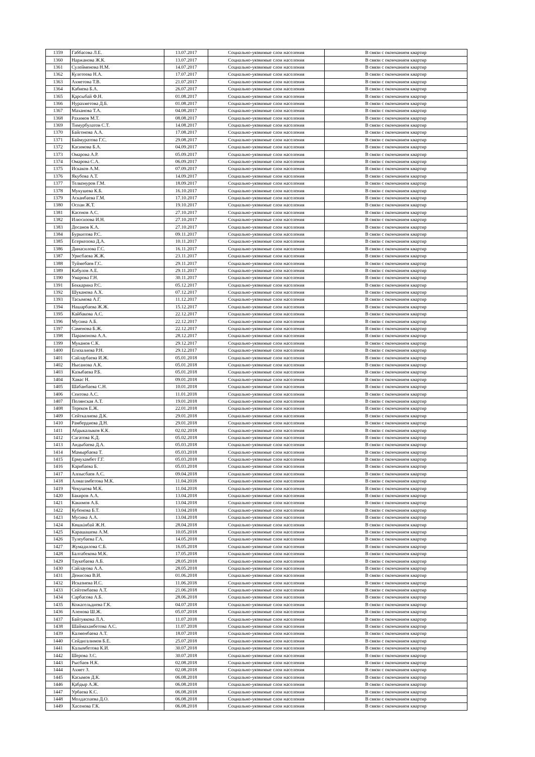| 1359 | Габбасова Л.Е. | 13.07.2017 | Социально-уязвимые слои населения | В связи с окончанием квартир |
| 1360 | Наржанова Ж.К. | 13.07.2017 | Социально-уязвимые слои населения | В связи с окончанием квартир |
| 1361 | Сулейменова Н.М. | 14.07.2017 | Социально-уязвимые слои населения | В связи с окончанием квартир |
| 1362 | Кулетеева Н.А. | 17.07.2017 | Социально-уязвимые слои населения | В связи с окончанием квартир |
| 1363 | Ахметова Т.В. | 21.07.2017 | Социально-уязвимые слои населения | В связи с окончанием квартир |
| 1364 | Кабиева Б.А. | 26.07.2017 | Социально-уязвимые слои населения | В связи с окончанием квартир |
| 1365 | Қарсыбай Ф.Н. | 01.08.2017 | Социально-уязвимые слои населения | В связи с окончанием квартир |
| 1366 | Нурахметова Д.Б. | 01.08.2017 | Социально-уязвимые слои населения | В связи с окончанием квартир |
| 1367 | Маханова Т.А. | 04.08.2017 | Социально-уязвимые слои населения | В связи с окончанием квартир |
| 1368 | Рахимов М.Т. | 08.08.2017 | Социально-уязвимые слои населения | В связи с окончанием квартир |
| 1369 | Тимурбулатов С.Т. | 14.08.2017 | Социально-уязвимые слои населения | В связи с окончанием квартир |
| 1370 | Байгонова А.А. | 17.08.2017 | Социально-уязвимые слои населения | В связи с окончанием квартир |
| 1371 | Баймуратова Г.С. | 29.08.2017 | Социально-уязвимые слои населения | В связи с окончанием квартир |
| 1372 | Касимова Б.А. | 04.09.2017 | Социально-уязвимые слои населения | В связи с окончанием квартир |
| 1373 | Омарова А.Р. | 05.09.2017 | Социально-уязвимые слои населения | В связи с окончанием квартир |
| 1374 | Омарова С.А. | 06.09.2017 | Социально-уязвимые слои населения | В связи с окончанием квартир |
| 1375 | Искаков А.М. | 07.09.2017 | Социально-уязвимые слои населения | В связи с окончанием квартир |
| 1376 | Якубова А.Т. | 14.09.2017 | Социально-уязвимые слои населения | В связи с окончанием квартир |
| 1377 | Телконуров Г.М. | 18.09.2017 | Социально-уязвимые слои населения | В связи с окончанием квартир |
| 1378 | Мукушева К.Б. | 16.10.2017 | Социально-уязвимые слои населения | В связи с окончанием квартир |
| 1379 | Асканбаева Г.М. | 17.10.2017 | Социально-уязвимые слои населения | В связи с окончанием квартир |
| 1380 | Оспан Ж.Т. | 19.10.2017 | Социально-уязвимые слои населения | В связи с окончанием квартир |
| 1381 | Касенов А.С. | 27.10.2017 | Социально-уязвимые слои населения | В связи с окончанием квартир |
| 1382 | Илюсизова И.Н. | 27.10.2017 | Социально-уязвимые слои населения | В связи с окончанием квартир |
| 1383 | Досанов К.А. | 27.10.2017 | Социально-уязвимые слои населения | В связи с окончанием квартир |
| 1384 | Буркитова Р.С. | 09.11.2017 | Социально-уязвимые слои населения | В связи с окончанием квартир |
| 1385 | Есеркепова Д.А. | 10.11.2017 | Социально-уязвимые слои населения | В связи с окончанием квартир |
| 1386 | Динасилова Г.С. | 16.11.2017 | Социально-уязвимые слои населения | В связи с окончанием квартир |
| 1387 | Урисбаева Ж.Ж. | 23.11.2017 | Социально-уязвимые слои населения | В связи с окончанием квартир |
| 1388 | Туймебаев Г.С. | 29.11.2017 | Социально-уязвимые слои населения | В связи с окончанием квартир |
| 1389 | Кабулов А.Е. | 29.11.2017 | Социально-уязвимые слои населения | В связи с окончанием квартир |
| 1390 | Умарова Г.Н. | 30.11.2017 | Социально-уязвимые слои населения | В связи с окончанием квартир |
| 1391 | Беккарина Р.С. | 05.12.2017 | Социально-уязвимые слои населения | В связи с окончанием квартир |
| 1392 | Шуканова А.Х. | 07.12.2017 | Социально-уязвимые слои населения | В связи с окончанием квартир |
| 1393 | Тасымова А.Г. | 11.12.2017 | Социально-уязвимые слои населения | В связи с окончанием квартир |
| 1394 | Нашарбаева Ж.Ж. | 15.12.2017 | Социально-уязвимые слои населения | В связи с окончанием квартир |
| 1395 | Кайбакова А.С. | 22.12.2017 | Социально-уязвимые слои населения | В связи с окончанием квартир |
| 1396 | Мусина А.Б. | 22.12.2017 | Социально-уязвимые слои населения | В связи с окончанием квартир |
| 1397 | Саменова Б.Ж. | 22.12.2017 | Социально-уязвимые слои населения | В связи с окончанием квартир |
| 1398 | Парамонова А.А. | 28.12.2017 | Социально-уязвимые слои населения | В связи с окончанием квартир |
| 1399 | Муканов С.К. | 29.12.2017 | Социально-уязвимые слои населения | В связи с окончанием квартир |
| 1400 | Егизалиева Р.Н. | 29.12.2017 | Социально-уязвимые слои населения | В связи с окончанием квартир |
| 1401 | Сайлаубаева И.Ж. | 05.01.2018 | Социально-уязвимые слои населения | В связи с окончанием квартир |
| 1402 | Нысанова А.К. | 05.01.2018 | Социально-уязвимые слои населения | В связи с окончанием квартир |
| 1403 | Казыбаева Р.Б. | 05.01.2018 | Социально-уязвимые слои населения | В связи с окончанием квартир |
| 1404 | Хавас Н. | 09.01.2018 | Социально-уязвимые слои населения | В связи с окончанием квартир |
| 1405 | Шабанбаева С.Н. | 10.01.2018 | Социально-уязвимые слои населения | В связи с окончанием квартир |
| 1406 | Сеитова А.С. | 11.01.2018 | Социально-уязвимые слои населения | В связи с окончанием квартир |
| 1407 | Полянская А.Т. | 19.01.2018 | Социально-уязвимые слои населения | В связи с окончанием квартир |
| 1408 | Тереков Е.Ж. | 22.01.2018 | Социально-уязвимые слои населения | В связи с окончанием квартир |
| 1409 | Сейткалиева Д.К. | 29.01.2018 | Социально-уязвимые слои населения | В связи с окончанием квартир |
| 1410 | Рамбердиева Д.Н. | 29.01.2018 | Социально-уязвимые слои населения | В связи с окончанием квартир |
| 1411 | Абдыкалыков К.К. | 02.02.2018 | Социально-уязвимые слои населения | В связи с окончанием квартир |
| 1412 | Сагатова К.Д. | 05.02.2018 | Социально-уязвимые слои населения | В связи с окончанием квартир |
| 1413 | Андыбаева Д.А. | 05.03.2018 | Социально-уязвимые слои населения | В связи с окончанием квартир |
| 1414 | Мамырбаева Т. | 05.03.2018 | Социально-уязвимые слои населения | В связи с окончанием квартир |
| 1415 | Ермухамбет Г.Г. | 05.03.2018 | Социально-уязвимые слои населения | В связи с окончанием квартир |
| 1416 | Карибаева Б. | 05.03.2018 | Социально-уязвимые слои населения | В связи с окончанием квартир |
| 1417 | Алпысбаев А.С. | 09.04.2018 | Социально-уязвимые слои населения | В связи с окончанием квартир |
| 1418 | Алмагамбетова М.К. | 11.04.2018 | Социально-уязвимые слои населения | В связи с окончанием квартир |
| 1419 | Чекушева М.К. | 11.04.2018 | Социально-уязвимые слои населения | В связи с окончанием квартир |
| 1420 | Бакиров А.А. | 13.04.2018 | Социально-уязвимые слои населения | В связи с окончанием квартир |
| 1421 | Какимов А.Б. | 13.04.2018 | Социально-уязвимые слои населения | В связи с окончанием квартир |
| 1422 | Кубенова Б.Т. | 13.04.2018 | Социально-уязвимые слои населения | В связи с окончанием квартир |
| 1423 | Мусина А.А. | 13.04.2018 | Социально-уязвимые слои населения | В связи с окончанием квартир |
| 1424 | Көшкінбай Ж.Н. | 28.04.2018 | Социально-уязвимые слои населения | В связи с окончанием квартир |
| 1425 | Карашашева А.М. | 10.05.2018 | Социально-уязвимые слои населения | В связи с окончанием квартир |
| 1426 | Тулеубаева Г.А. | 14.05.2018 | Социально-уязвимые слои населения | В связи с окончанием квартир |
| 1427 | Жумадилова С.Б. | 16.05.2018 | Социально-уязвимые слои населения | В связи с окончанием квартир |
| 1428 | Балтабекова М.К. | 17.05.2018 | Социально-уязвимые слои населения | В связи с окончанием квартир |
| 1429 | Таукебаева А.Б. | 28.05.2018 | Социально-уязвимые слои населения | В связи с окончанием квартир |
| 1430 | Сайлауова А.А. | 28.05.2018 | Социально-уязвимые слои населения | В связи с окончанием квартир |
| 1431 | Денисова В.И. | 01.06.2018 | Социально-уязвимые слои населения | В связи с окончанием квартир |
| 1432 | Исказиева И.С. | 11.06.2018 | Социально-уязвимые слои населения | В связи с окончанием квартир |
| 1433 | Сейтембаева А.Т. | 21.06.2018 | Социально-уязвимые слои населения | В связи с окончанием квартир |
| 1434 | Сарбасова А.Б. | 28.06.2018 | Социально-уязвимые слои населения | В связи с окончанием квартир |
| 1435 | Кожагельдиева Г.К. | 04.07.2018 | Социально-уязвимые слои населения | В связи с окончанием квартир |
| 1436 | Аленова Ш.Ж. | 05.07.2018 | Социально-уязвимые слои населения | В связи с окончанием квартир |
| 1437 | Байтуякова Л.А. | 11.07.2018 | Социально-уязвимые слои населения | В связи с окончанием квартир |
| 1438 | Шаймаханбетова А.С. | 11.07.2018 | Социально-уязвимые слои населения | В связи с окончанием квартир |
| 1439 | Калменбаева А.Т. | 18.07.2018 | Социально-уязвимые слои населения | В связи с окончанием квартир |
| 1440 | Сейдигалимов Б.Е. | 25.07.2018 | Социально-уязвимые слои населения | В связи с окончанием квартир |
| 1441 | Калымбетова К.И. | 30.07.2018 | Социально-уязвимые слои населения | В связи с окончанием квартир |
| 1442 | Шерова З.С. | 30.07.2018 | Социально-уязвимые слои населения | В связи с окончанием квартир |
| 1443 | Рысбаев Н.К. | 02.08.2018 | Социально-уязвимые слои населения | В связи с окончанием квартир |
| 1444 | Ахмет З. | 02.08.2018 | Социально-уязвимые слои населения | В связи с окончанием квартир |
| 1445 | Касымов Д.К. | 06.08.2018 | Социально-уязвимые слои населения | В связи с окончанием квартир |
| 1446 | Қабдыр А.Ж. | 06.08.2018 | Социально-уязвимые слои населения | В связи с окончанием квартир |
| 1447 | Урбаева К.С. | 06.08.2018 | Социально-уязвимые слои населения | В связи с окончанием квартир |
| 1448 | Молдаспаева Д.О. | 06.08.2018 | Социально-уязвимые слои населения | В связи с окончанием квартир |
| 1449 | Хасенова Г.К. | 06.08.2018 | Социально-уязвимые слои населения | В связи с окончанием квартир |